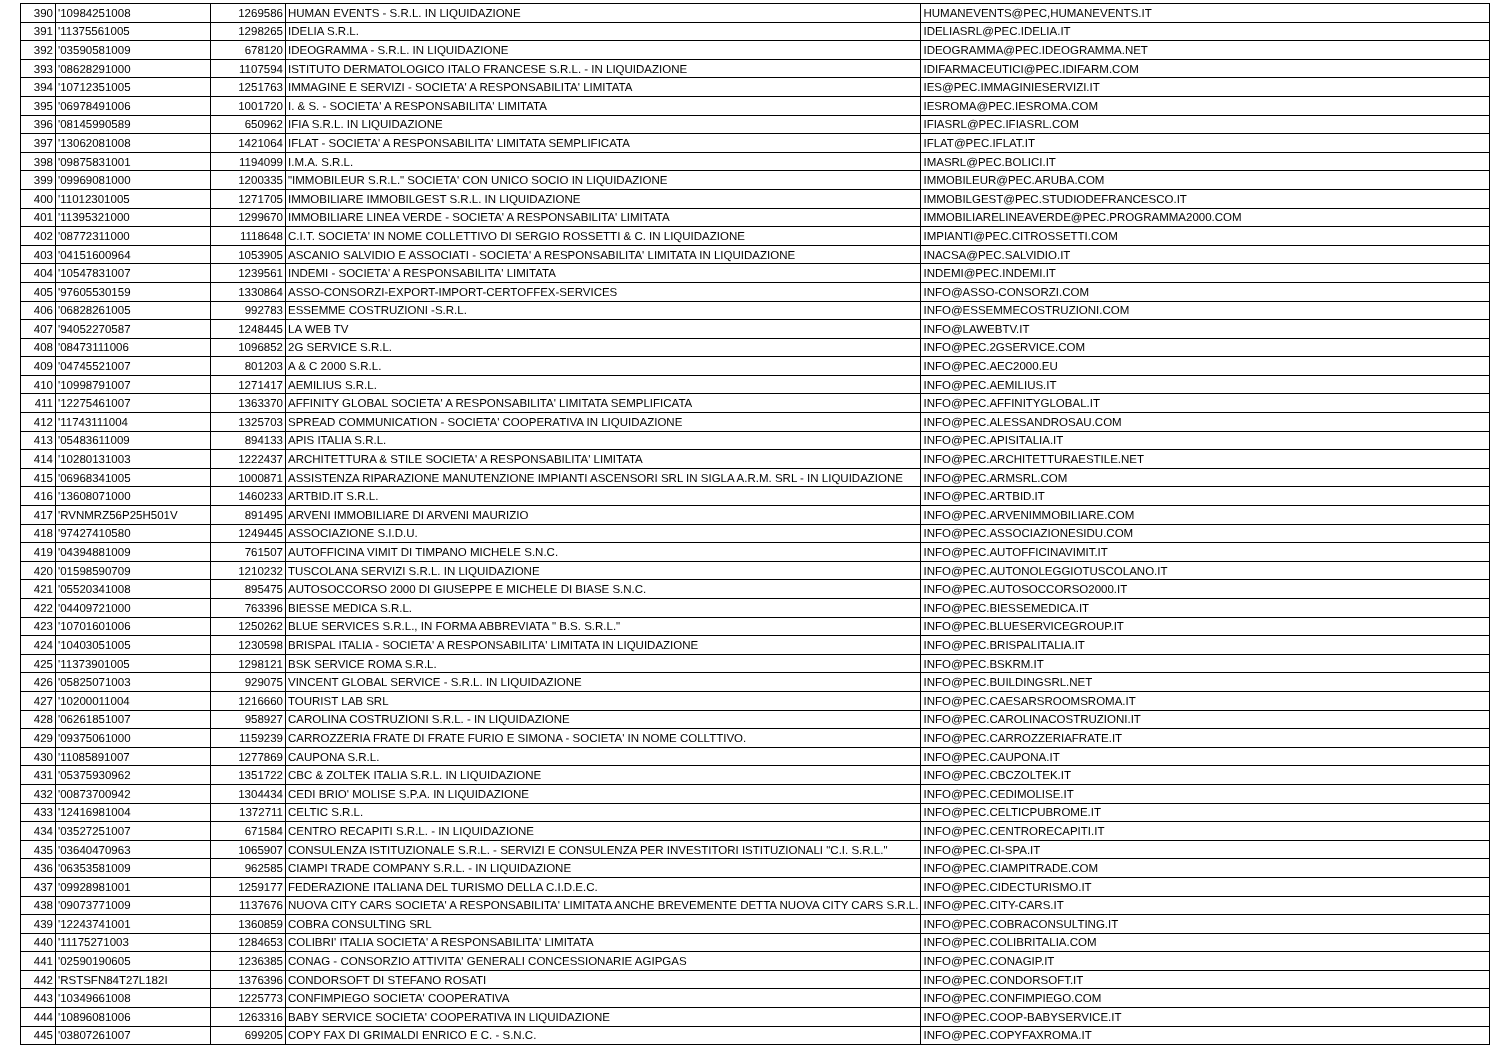| 390 | '10984251008 | 1269586 | HUMAN EVENTS - S.R.L. IN LIQUIDAZIONE | HUMANEVENTS@PEC,HUMANEVENTS.IT |
| 391 | '11375561005 | 1298265 | IDELIA S.R.L. | IDELIASRL@PEC.IDELIA.IT |
| 392 | '03590581009 | 678120 | IDEOGRAMMA - S.R.L. IN LIQUIDAZIONE | IDEOGRAMMA@PEC.IDEOGRAMMA.NET |
| 393 | '08628291000 | 1107594 | ISTITUTO DERMATOLOGICO ITALO FRANCESE S.R.L. - IN LIQUIDAZIONE | IDIFARMACEUTICI@PEC.IDIFARM.COM |
| 394 | '10712351005 | 1251763 | IMMAGINE E SERVIZI - SOCIETA' A RESPONSABILITA' LIMITATA | IES@PEC.IMMAGINIESERVIZI.IT |
| 395 | '06978491006 | 1001720 | I. & S. - SOCIETA' A RESPONSABILITA' LIMITATA | IESROMA@PEC.IESROMA.COM |
| 396 | '08145990589 | 650962 | IFIA S.R.L. IN LIQUIDAZIONE | IFIASRL@PEC.IFIASRL.COM |
| 397 | '13062081008 | 1421064 | IFLAT - SOCIETA' A RESPONSABILITA' LIMITATA SEMPLIFICATA | IFLAT@PEC.IFLAT.IT |
| 398 | '09875831001 | 1194099 | I.M.A. S.R.L. | IMASRL@PEC.BOLICI.IT |
| 399 | '09969081000 | 1200335 | "IMMOBILEUR S.R.L." SOCIETA' CON UNICO SOCIO IN LIQUIDAZIONE | IMMOBILEUR@PEC.ARUBA.COM |
| 400 | '11012301005 | 1271705 | IMMOBILIARE IMMOBILGEST S.R.L. IN LIQUIDAZIONE | IMMOBILGEST@PEC.STUDIODEFRANCESCO.IT |
| 401 | '11395321000 | 1299670 | IMMOBILIARE LINEA VERDE - SOCIETA' A RESPONSABILITA' LIMITATA | IMMOBILIARELINEAVERDE@PEC.PROGRAMMA2000.COM |
| 402 | '08772311000 | 1118648 | C.I.T. SOCIETA' IN NOME COLLETTIVO DI SERGIO ROSSETTI & C. IN LIQUIDAZIONE | IMPIANTI@PEC.CITROSSETTI.COM |
| 403 | '04151600964 | 1053905 | ASCANIO SALVIDIO E ASSOCIATI - SOCIETA' A RESPONSABILITA' LIMITATA IN LIQUIDAZIONE | INACSA@PEC.SALVIDIO.IT |
| 404 | '10547831007 | 1239561 | INDEMI - SOCIETA' A RESPONSABILITA' LIMITATA | INDEMI@PEC.INDEMI.IT |
| 405 | '97605530159 | 1330864 | ASSO-CONSORZI-EXPORT-IMPORT-CERTOFFEX-SERVICES | INFO@ASSO-CONSORZI.COM |
| 406 | '06828261005 | 992783 | ESSEMME COSTRUZIONI -S.R.L. | INFO@ESSEMMECOSTRUZIONI.COM |
| 407 | '94052270587 | 1248445 | LA WEB TV | INFO@LAWEBTV.IT |
| 408 | '08473111006 | 1096852 | 2G SERVICE S.R.L. | INFO@PEC.2GSERVICE.COM |
| 409 | '04745521007 | 801203 | A & C 2000 S.R.L. | INFO@PEC.AEC2000.EU |
| 410 | '10998791007 | 1271417 | AEMILIUS S.R.L. | INFO@PEC.AEMILIUS.IT |
| 411 | '12275461007 | 1363370 | AFFINITY GLOBAL SOCIETA' A RESPONSABILITA' LIMITATA SEMPLIFICATA | INFO@PEC.AFFINITYGLOBAL.IT |
| 412 | '11743111004 | 1325703 | SPREAD COMMUNICATION - SOCIETA' COOPERATIVA IN LIQUIDAZIONE | INFO@PEC.ALESSANDROSAU.COM |
| 413 | '05483611009 | 894133 | APIS ITALIA S.R.L. | INFO@PEC.APISITALIA.IT |
| 414 | '10280131003 | 1222437 | ARCHITETTURA & STILE SOCIETA' A RESPONSABILITA' LIMITATA | INFO@PEC.ARCHITETTURAESTILE.NET |
| 415 | '06968341005 | 1000871 | ASSISTENZA RIPARAZIONE MANUTENZIONE IMPIANTI ASCENSORI SRL IN SIGLA A.R.M. SRL - IN LIQUIDAZIONE | INFO@PEC.ARMSRL.COM |
| 416 | '13608071000 | 1460233 | ARTBID.IT S.R.L. | INFO@PEC.ARTBID.IT |
| 417 | 'RVNMRZ56P25H501V | 891495 | ARVENI IMMOBILIARE DI ARVENI MAURIZIO | INFO@PEC.ARVENIMMOBILIARE.COM |
| 418 | '97427410580 | 1249445 | ASSOCIAZIONE S.I.D.U. | INFO@PEC.ASSOCIAZIONESIDU.COM |
| 419 | '04394881009 | 761507 | AUTOFFICINA VIMIT DI TIMPANO MICHELE S.N.C. | INFO@PEC.AUTOFFICINAVIMIT.IT |
| 420 | '01598590709 | 1210232 | TUSCOLANA SERVIZI S.R.L. IN LIQUIDAZIONE | INFO@PEC.AUTONOLEGGIOTUSCOLANO.IT |
| 421 | '05520341008 | 895475 | AUTOSOCCORSO 2000 DI GIUSEPPE E MICHELE DI BIASE S.N.C. | INFO@PEC.AUTOSOCCORSO2000.IT |
| 422 | '04409721000 | 763396 | BIESSE MEDICA S.R.L. | INFO@PEC.BIESSEMEDICA.IT |
| 423 | '10701601006 | 1250262 | BLUE SERVICES S.R.L., IN FORMA ABBREVIATA " B.S. S.R.L." | INFO@PEC.BLUESERVICEGROUP.IT |
| 424 | '10403051005 | 1230598 | BRISPAL ITALIA - SOCIETA' A RESPONSABILITA' LIMITATA IN LIQUIDAZIONE | INFO@PEC.BRISPALITALIA.IT |
| 425 | '11373901005 | 1298121 | BSK SERVICE ROMA S.R.L. | INFO@PEC.BSKRM.IT |
| 426 | '05825071003 | 929075 | VINCENT GLOBAL SERVICE - S.R.L. IN LIQUIDAZIONE | INFO@PEC.BUILDINGSRL.NET |
| 427 | '10200011004 | 1216660 | TOURIST LAB SRL | INFO@PEC.CAESARSROOMSROMA.IT |
| 428 | '06261851007 | 958927 | CAROLINA COSTRUZIONI S.R.L. - IN LIQUIDAZIONE | INFO@PEC.CAROLINACOSTRUZIONI.IT |
| 429 | '09375061000 | 1159239 | CARROZZERIA FRATE DI FRATE FURIO E SIMONA - SOCIETA' IN NOME COLLTTIVO. | INFO@PEC.CARROZZERIAFRATE.IT |
| 430 | '11085891007 | 1277869 | CAUPONA S.R.L. | INFO@PEC.CAUPONA.IT |
| 431 | '05375930962 | 1351722 | CBC & ZOLTEK ITALIA S.R.L. IN LIQUIDAZIONE | INFO@PEC.CBCZOLTEK.IT |
| 432 | '00873700942 | 1304434 | CEDI BRIO' MOLISE S.P.A. IN LIQUIDAZIONE | INFO@PEC.CEDIMOLISE.IT |
| 433 | '12416981004 | 1372711 | CELTIC S.R.L. | INFO@PEC.CELTICPUBROME.IT |
| 434 | '03527251007 | 671584 | CENTRO RECAPITI S.R.L. - IN LIQUIDAZIONE | INFO@PEC.CENTRORECAPITI.IT |
| 435 | '03640470963 | 1065907 | CONSULENZA ISTITUZIONALE S.R.L. - SERVIZI E CONSULENZA PER INVESTITORI ISTITUZIONALI "C.I. S.R.L." | INFO@PEC.CI-SPA.IT |
| 436 | '06353581009 | 962585 | CIAMPI TRADE COMPANY S.R.L. - IN LIQUIDAZIONE | INFO@PEC.CIAMPITRADE.COM |
| 437 | '09928981001 | 1259177 | FEDERAZIONE ITALIANA DEL TURISMO DELLA C.I.D.E.C. | INFO@PEC.CIDECTURISMO.IT |
| 438 | '09073771009 | 1137676 | NUOVA CITY CARS SOCIETA' A RESPONSABILITA' LIMITATA ANCHE BREVEMENTE DETTA NUOVA CITY CARS S.R.L. | INFO@PEC.CITY-CARS.IT |
| 439 | '12243741001 | 1360859 | COBRA CONSULTING SRL | INFO@PEC.COBRACONSULTING.IT |
| 440 | '11175271003 | 1284653 | COLIBRI' ITALIA SOCIETA' A RESPONSABILITA' LIMITATA | INFO@PEC.COLIBRITALIA.COM |
| 441 | '02590190605 | 1236385 | CONAG - CONSORZIO ATTIVITA' GENERALI CONCESSIONARIE AGIPGAS | INFO@PEC.CONAGIP.IT |
| 442 | 'RSTSFN84T27L182I | 1376396 | CONDORSOFT DI STEFANO ROSATI | INFO@PEC.CONDORSOFT.IT |
| 443 | '10349661008 | 1225773 | CONFIMPIEGO SOCIETA' COOPERATIVA | INFO@PEC.CONFIMPIEGO.COM |
| 444 | '10896081006 | 1263316 | BABY SERVICE SOCIETA' COOPERATIVA IN LIQUIDAZIONE | INFO@PEC.COOP-BABYSERVICE.IT |
| 445 | '03807261007 | 699205 | COPY FAX DI GRIMALDI ENRICO E C. - S.N.C. | INFO@PEC.COPYFAXROMA.IT |